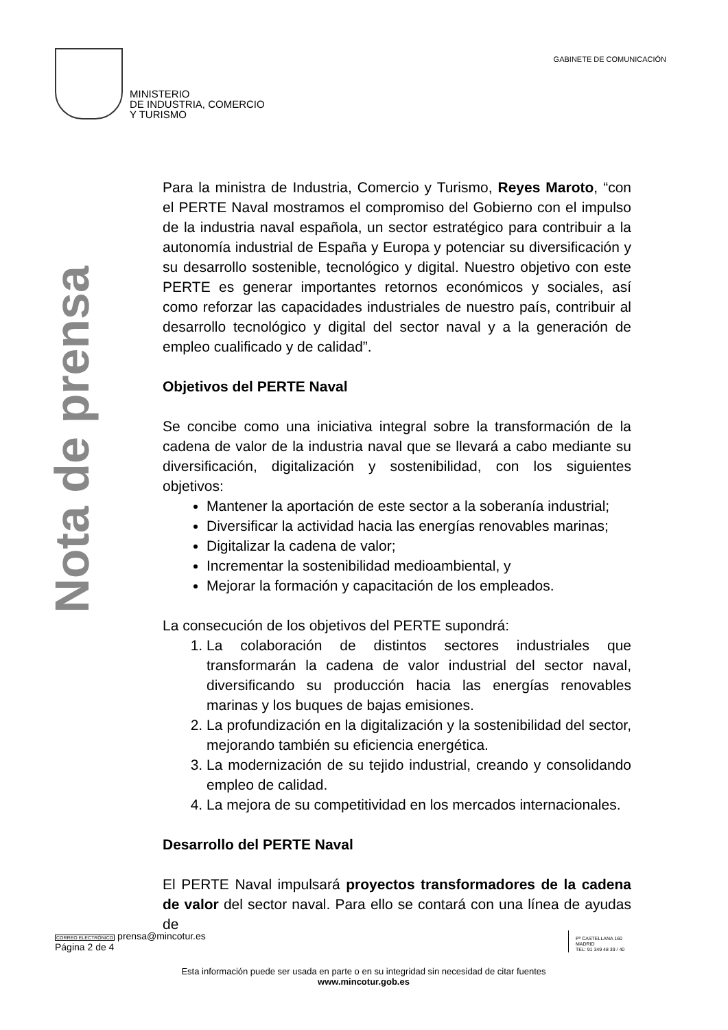MINISTERIO
DE INDUSTRIA, COMERCIO
Y TURISMO
GABINETE DE COMUNICACIÓN
Nota de prensa
Para la ministra de Industria, Comercio y Turismo, Reyes Maroto, “con el PERTE Naval mostramos el compromiso del Gobierno con el impulso de la industria naval española, un sector estratégico para contribuir a la autonomía industrial de España y Europa y potenciar su diversificación y su desarrollo sostenible, tecnológico y digital. Nuestro objetivo con este PERTE es generar importantes retornos económicos y sociales, así como reforzar las capacidades industriales de nuestro país, contribuir al desarrollo tecnológico y digital del sector naval y a la generación de empleo cualificado y de calidad”.
Objetivos del PERTE Naval
Se concibe como una iniciativa integral sobre la transformación de la cadena de valor de la industria naval que se llevará a cabo mediante su diversificación, digitalización y sostenibilidad, con los siguientes objetivos:
Mantener la aportación de este sector a la soberanía industrial;
Diversificar la actividad hacia las energías renovables marinas;
Digitalizar la cadena de valor;
Incrementar la sostenibilidad medioambiental, y
Mejorar la formación y capacitación de los empleados.
La consecución de los objetivos del PERTE supondrá:
1. La colaboración de distintos sectores industriales que transformarán la cadena de valor industrial del sector naval, diversificando su producción hacia las energías renovables marinas y los buques de bajas emisiones.
2. La profundización en la digitalización y la sostenibilidad del sector, mejorando también su eficiencia energética.
3. La modernización de su tejido industrial, creando y consolidando empleo de calidad.
4. La mejora de su competitividad en los mercados internacionales.
Desarrollo del PERTE Naval
El PERTE Naval impulsará proyectos transformadores de la cadena de valor del sector naval. Para ello se contará con una línea de ayudas de
CORREO ELECTRÓNICO prensa@mincotur.es
Página 2 de 4
Pº CASTELLANA 160
MADRID
TEL: 91 349 48 39 / 40
Esta información puede ser usada en parte o en su integridad sin necesidad de citar fuentes
www.mincotur.gob.es